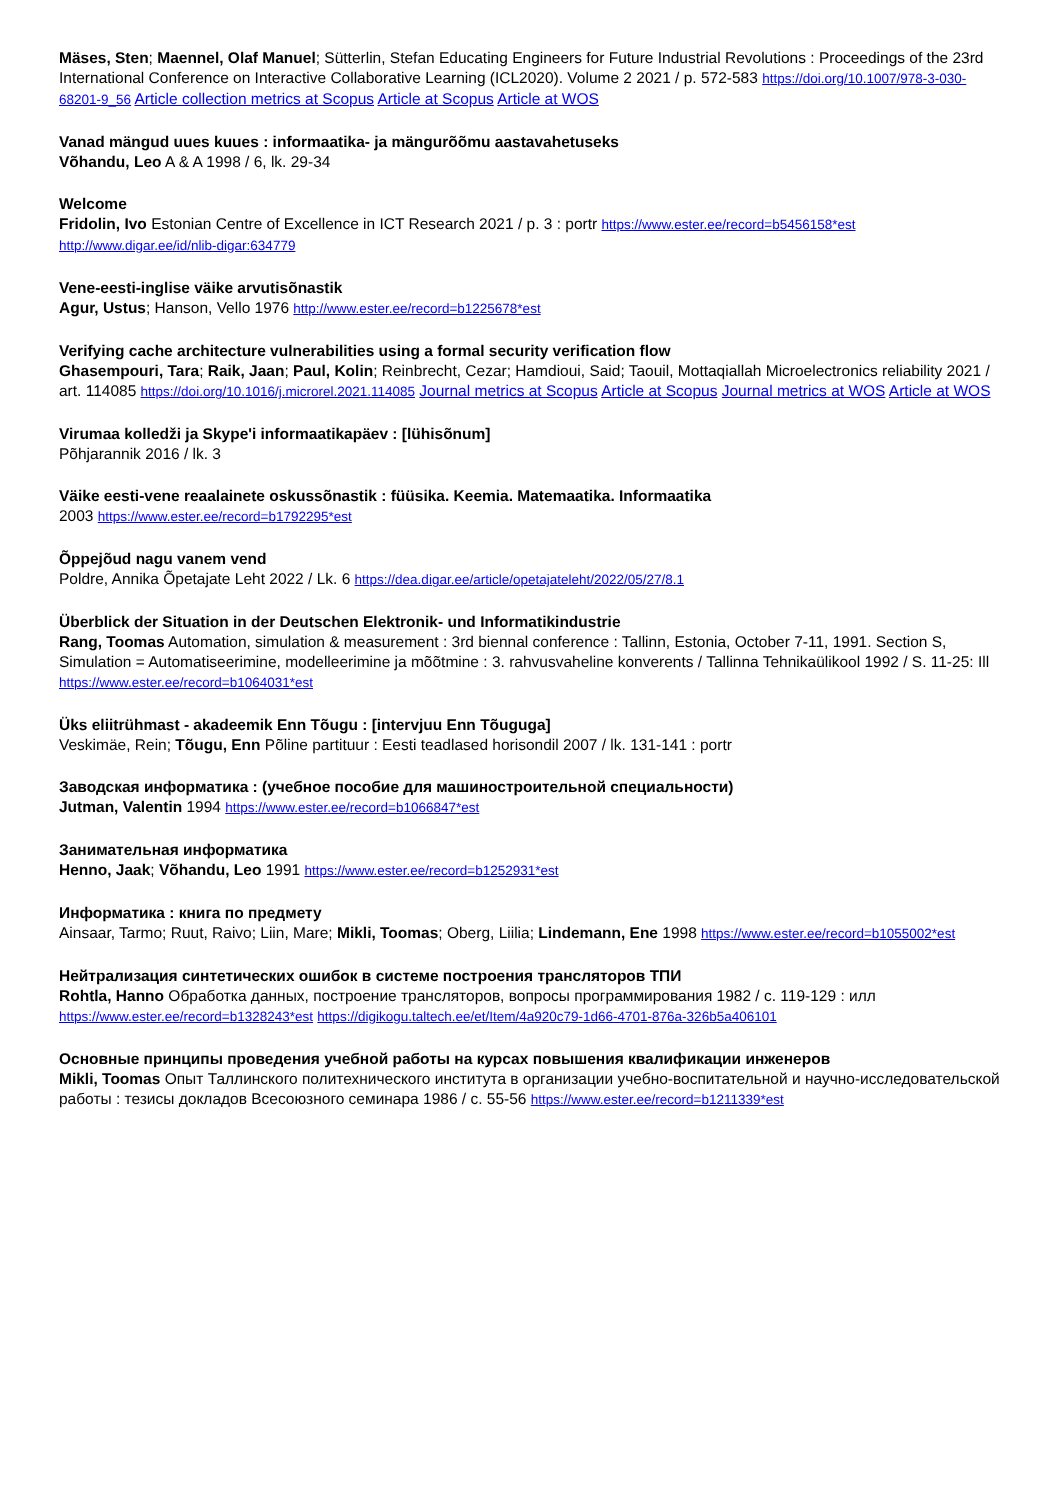Mäses, Sten; Maennel, Olaf Manuel; Sütterlin, Stefan Educating Engineers for Future Industrial Revolutions : Proceedings of the 23rd International Conference on Interactive Collaborative Learning (ICL2020). Volume 2 2021 / p. 572-583 https://doi.org/10.1007/978-3-030-68201-9_56 Article collection metrics at Scopus Article at Scopus Article at WOS
Vanad mängud uues kuues : informaatika- ja mängurõõmu aastavahetuseks
Võhandu, Leo A & A 1998 / 6, lk. 29-34
Welcome
Fridolin, Ivo Estonian Centre of Excellence in ICT Research 2021 / p. 3 : portr https://www.ester.ee/record=b5456158*est http://www.digar.ee/id/nlib-digar:634779
Vene-eesti-inglise väike arvutisõnastik
Agur, Ustus; Hanson, Vello 1976 http://www.ester.ee/record=b1225678*est
Verifying cache architecture vulnerabilities using a formal security verification flow
Ghasempouri, Tara; Raik, Jaan; Paul, Kolin; Reinbrecht, Cezar; Hamdioui, Said; Taouil, Mottaqiallah Microelectronics reliability 2021 / art. 114085 https://doi.org/10.1016/j.microrel.2021.114085 Journal metrics at Scopus Article at Scopus Journal metrics at WOS Article at WOS
Virumaa kolledži ja Skype'i informaatikapäev : [lühisõnum]
Põhjarannik 2016 / lk. 3
Väike eesti-vene reaalainete oskussõnastik : füüsika. Keemia. Matemaatika. Informaatika
2003 https://www.ester.ee/record=b1792295*est
Õppejõud nagu vanem vend
Poldre, Annika Õpetajate Leht 2022 / Lk. 6 https://dea.digar.ee/article/opetajateleht/2022/05/27/8.1
Überblick der Situation in der Deutschen Elektronik- und Informatikindustrie
Rang, Toomas Automation, simulation & measurement : 3rd biennal conference : Tallinn, Estonia, October 7-11, 1991. Section S, Simulation = Automatiseerimine, modelleerimine ja mõõtmine : 3. rahvusvaheline konverents / Tallinna Tehnikaülikool 1992 / S. 11-25: Ill https://www.ester.ee/record=b1064031*est
Üks eliitrühmast - akadeemik Enn Tõugu : [intervjuu Enn Tõuguga]
Veskimäe, Rein; Tõugu, Enn Põline partituur : Eesti teadlased horisondil 2007 / lk. 131-141 : portr
Заводская информатика : (учебное пособие для машиностроительной специальности)
Jutman, Valentin 1994 https://www.ester.ee/record=b1066847*est
Занимательная информатика
Henno, Jaak; Võhandu, Leo 1991 https://www.ester.ee/record=b1252931*est
Информатика : книга по предмету
Ainsaar, Tarmo; Ruut, Raivo; Liin, Mare; Mikli, Toomas; Oberg, Liilia; Lindemann, Ene 1998 https://www.ester.ee/record=b1055002*est
Нейтрализация синтетических ошибок в системе построения трансляторов ТПИ
Rohtla, Hanno Обработка данных, построение трансляторов, вопросы программирования 1982 / с. 119-129 : илл https://www.ester.ee/record=b1328243*est https://digikogu.taltech.ee/et/Item/4a920c79-1d66-4701-876a-326b5a406101
Основные принципы проведения учебной работы на курсах повышения квалификации инженеров
Mikli, Toomas Опыт Таллинского политехнического института в организации учебно-воспитательной и научно-исследовательской работы : тезисы докладов Всесоюзного семинара 1986 / с. 55-56 https://www.ester.ee/record=b1211339*est